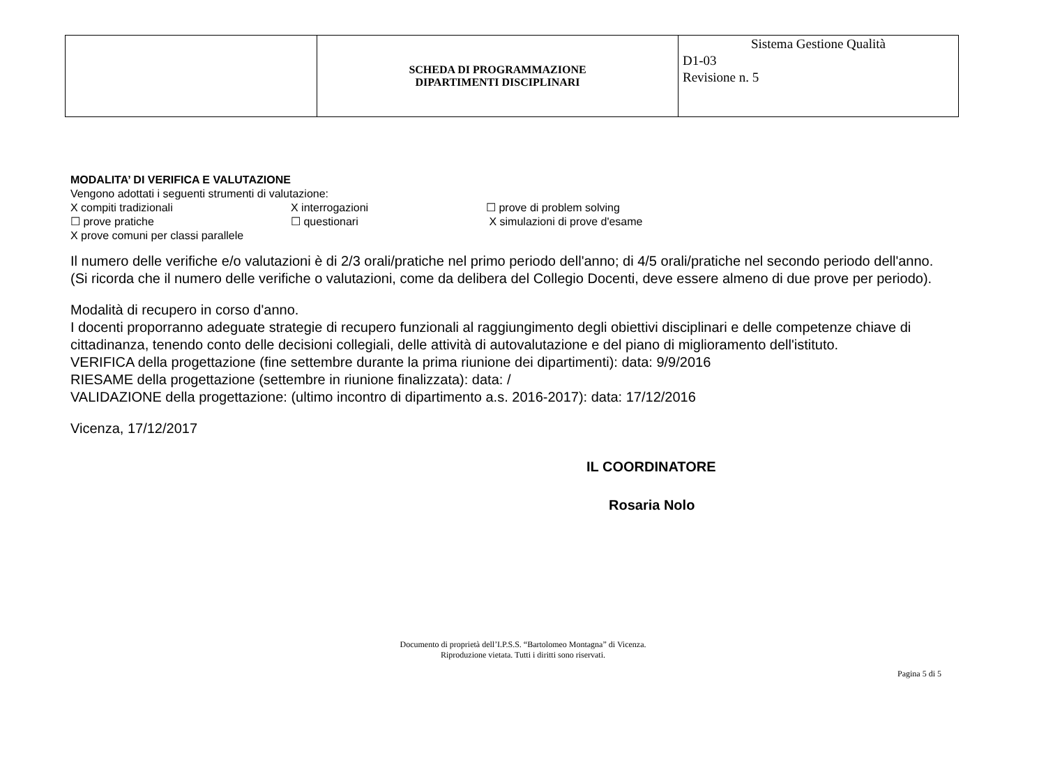| | SCHEDA DI PROGRAMMAZIONE DIPARTIMENTI DISCIPLINARI | Sistema Gestione Qualità D1-03 Revisione n. 5 |
MODALITA’ DI VERIFICA E VALUTAZIONE
Vengono adottati i seguenti strumenti di valutazione:
X compiti tradizionali X interrogazioni ☐ prove di problem solving
☐ prove pratiche ☐ questionari X simulazioni di prove d'esame
X prove comuni per classi parallele
Il numero delle verifiche e/o valutazioni è di 2/3 orali/pratiche nel primo periodo dell'anno; di 4/5 orali/pratiche nel secondo periodo dell'anno.
(Si ricorda che il numero delle verifiche o valutazioni, come da delibera del Collegio Docenti, deve essere almeno di due prove per periodo).
Modalità di recupero in corso d'anno.
I docenti proporranno adeguate strategie di recupero funzionali al raggiungimento degli obiettivi disciplinari e delle competenze chiave di cittadinanza, tenendo conto delle decisioni collegiali, delle attività di autovalutazione e del piano di miglioramento dell'istituto.
VERIFICA della progettazione (fine settembre durante la prima riunione dei dipartimenti): data: 9/9/2016
RIESAME della progettazione (settembre in riunione finalizzata): data: /
VALIDAZIONE della progettazione: (ultimo incontro di dipartimento a.s. 2016-2017): data: 17/12/2016
Vicenza, 17/12/2017
IL COORDINATORE
Rosaria Nolo
Documento di proprietà dell’I.P.S.S. “Bartolomeo Montagna” di Vicenza.
Riproduzione vietata. Tutti i diritti sono riservati.
Pagina 5 di 5